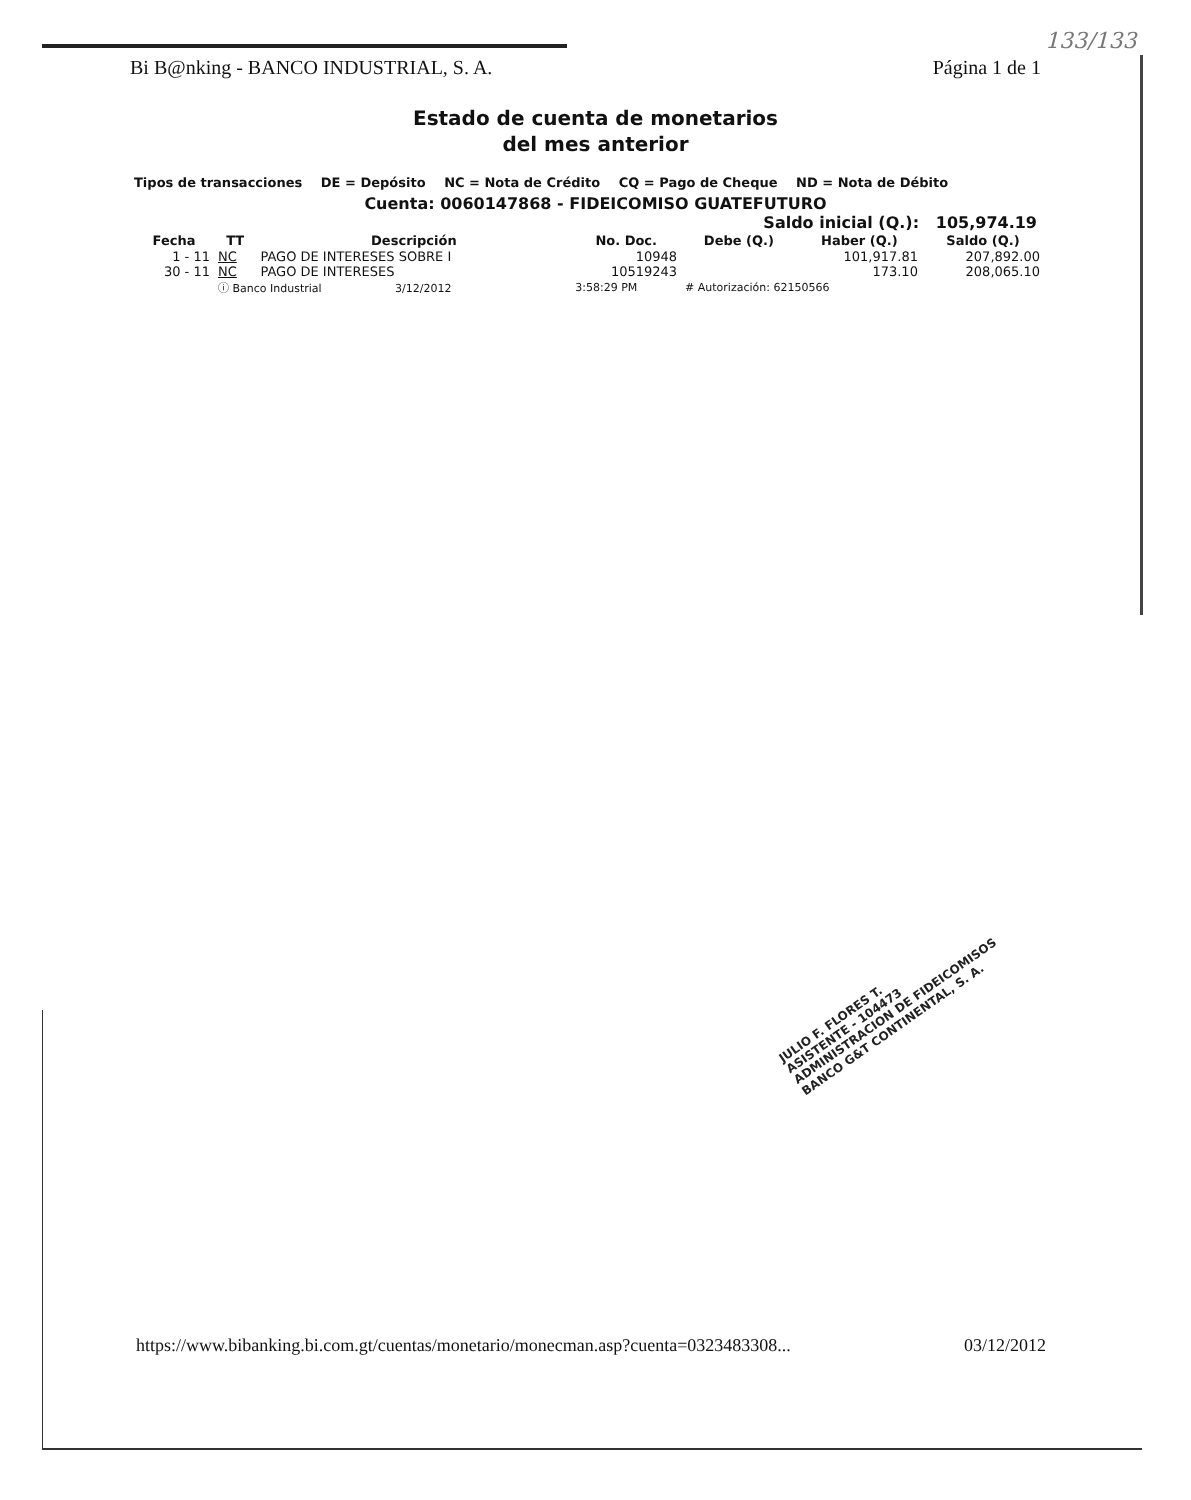133/133
Bi B@nking - BANCO INDUSTRIAL, S. A. Página 1 de 1
Estado de cuenta de monetarios
del mes anterior
Tipos de transacciones DE = Depósito NC = Nota de Crédito CQ = Pago de Cheque ND = Nota de Débito
Cuenta: 0060147868 - FIDEICOMISO GUATEFUTURO
Saldo inicial (Q.): 105,974.19
| Fecha | TT | Descripción | No. Doc. | Debe (Q.) | Haber (Q.) | Saldo (Q.) |
| --- | --- | --- | --- | --- | --- | --- |
| 1 - 11 | NC | PAGO DE INTERESES SOBRE I | 10948 | | 101,917.81 | 207,892.00 |
| 30 - 11 | NC | PAGO DE INTERESES | 10519243 | | 173.10 | 208,065.10 |
| | ⓘ Banco Industrial 3/12/2012 | | 3:58:29 PM | # Autorización: 62150566 | | |
JULIO F. FLORES T.
ASISTENTE - 104473
ADMINISTRACION DE FIDEICOMISOS
BANCO G&T CONTINENTAL, S. A.
https://www.bibanking.bi.com.gt/cuentas/monetario/monecman.asp?cuenta=0323483308... 03/12/2012